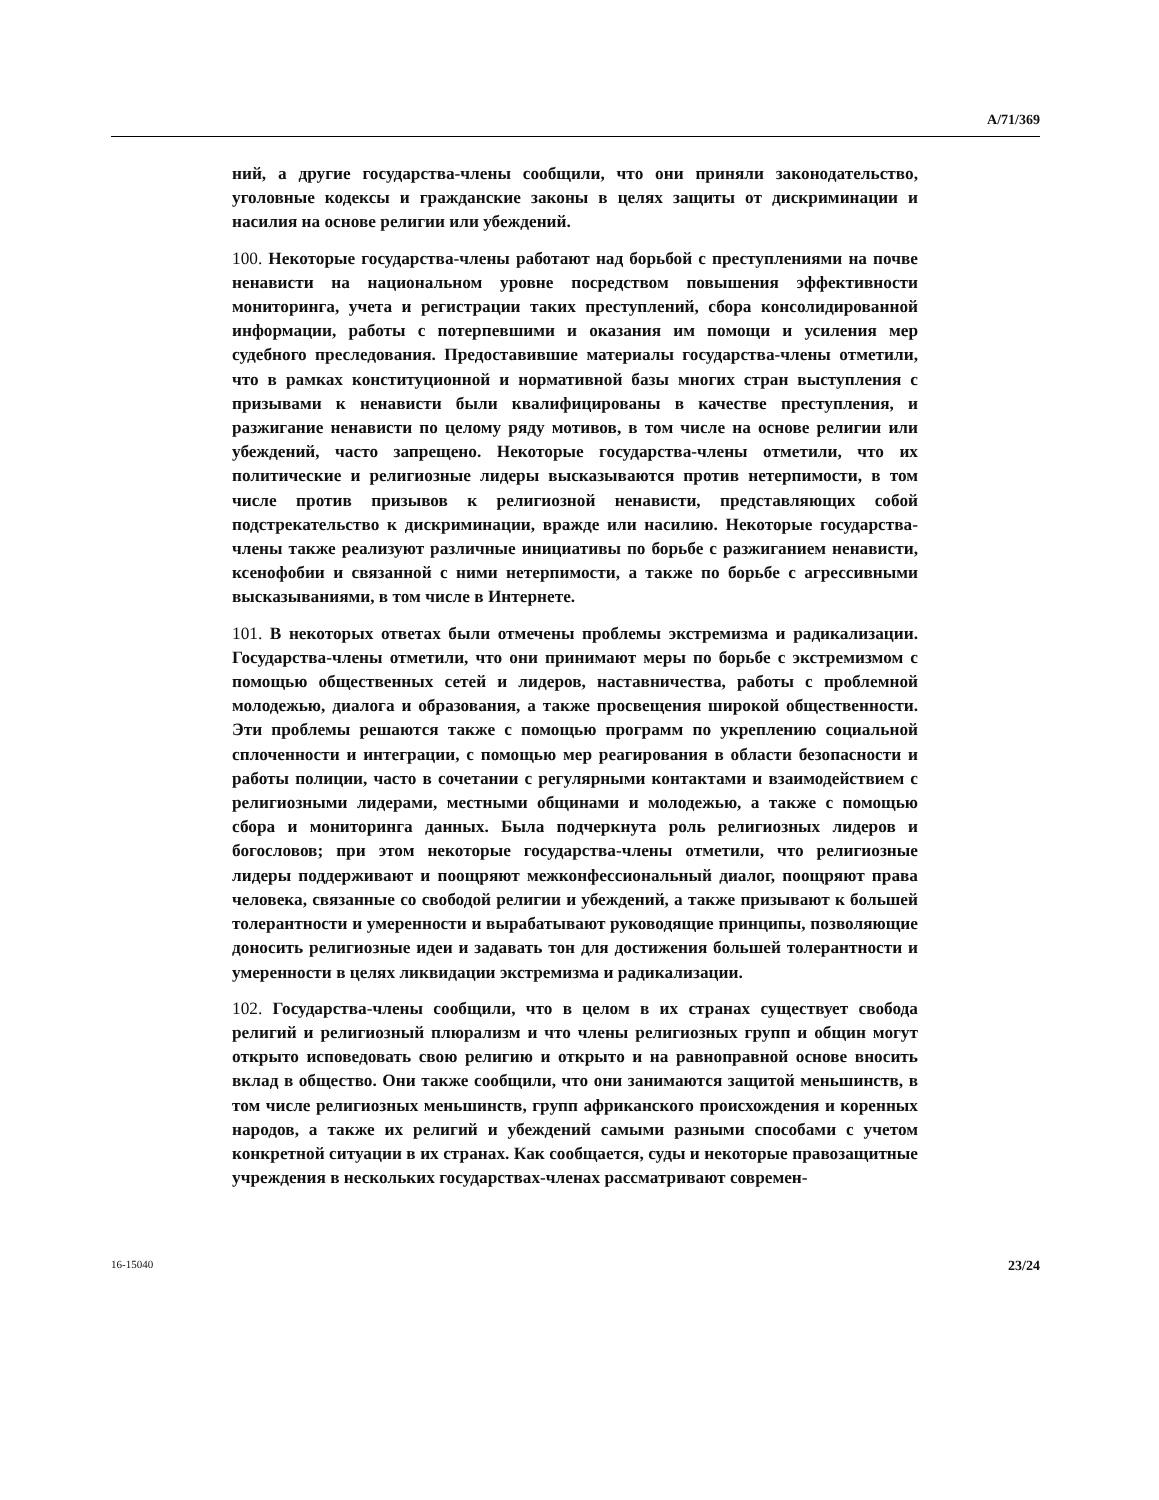A/71/369
ний, а другие государства-члены сообщили, что они приняли законодательство, уголовные кодексы и гражданские законы в целях защиты от дискриминации и насилия на основе религии или убеждений.
100. Некоторые государства-члены работают над борьбой с преступлениями на почве ненависти на национальном уровне посредством повышения эффективности мониторинга, учета и регистрации таких преступлений, сбора консолидированной информации, работы с потерпевшими и оказания им помощи и усиления мер судебного преследования. Предоставившие материалы государства-члены отметили, что в рамках конституционной и нормативной базы многих стран выступления с призывами к ненависти были квалифицированы в качестве преступления, и разжигание ненависти по целому ряду мотивов, в том числе на основе религии или убеждений, часто запрещено. Некоторые государства-члены отметили, что их политические и религиозные лидеры высказываются против нетерпимости, в том числе против призывов к религиозной ненависти, представляющих собой подстрекательство к дискриминации, вражде или насилию. Некоторые государства-члены также реализуют различные инициативы по борьбе с разжиганием ненависти, ксенофобии и связанной с ними нетерпимости, а также по борьбе с агрессивными высказываниями, в том числе в Интернете.
101. В некоторых ответах были отмечены проблемы экстремизма и радикализации. Государства-члены отметили, что они принимают меры по борьбе с экстремизмом с помощью общественных сетей и лидеров, наставничества, работы с проблемной молодежью, диалога и образования, а также просвещения широкой общественности. Эти проблемы решаются также с помощью программ по укреплению социальной сплоченности и интеграции, с помощью мер реагирования в области безопасности и работы полиции, часто в сочетании с регулярными контактами и взаимодействием с религиозными лидерами, местными общинами и молодежью, а также с помощью сбора и мониторинга данных. Была подчеркнута роль религиозных лидеров и богословов; при этом некоторые государства-члены отметили, что религиозные лидеры поддерживают и поощряют межконфессиональный диалог, поощряют права человека, связанные со свободой религии и убеждений, а также призывают к большей толерантности и умеренности и вырабатывают руководящие принципы, позволяющие доносить религиозные идеи и задавать тон для достижения большей толерантности и умеренности в целях ликвидации экстремизма и радикализации.
102. Государства-члены сообщили, что в целом в их странах существует свобода религий и религиозный плюрализм и что члены религиозных групп и общин могут открыто исповедовать свою религию и открыто и на равноправной основе вносить вклад в общество. Они также сообщили, что они занимаются защитой меньшинств, в том числе религиозных меньшинств, групп африканского происхождения и коренных народов, а также их религий и убеждений самыми разными способами с учетом конкретной ситуации в их странах. Как сообщается, суды и некоторые правозащитные учреждения в нескольких государствах-членах рассматривают современ-
16-15040 23/24